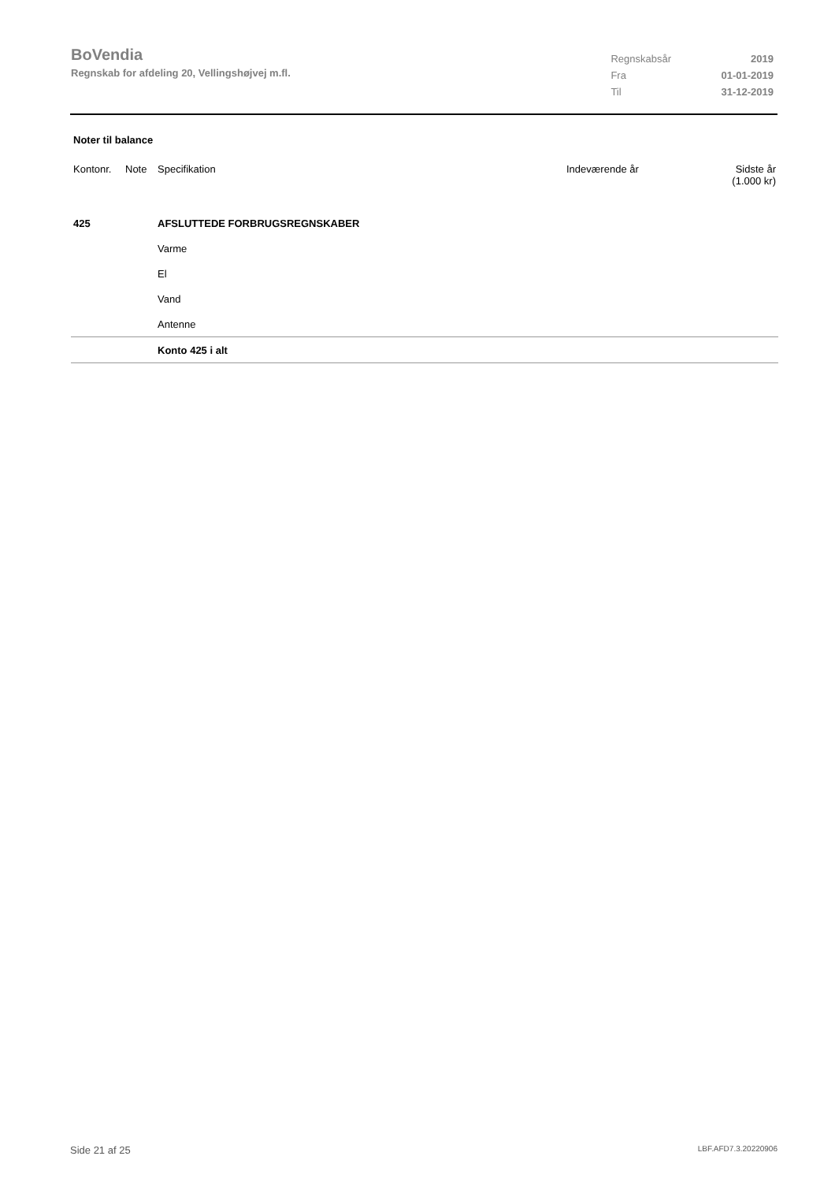BoVendia
Regnskab for afdeling 20, Vellingshøjvej m.fl.
| Regnskabsår | 2019 |
| Fra | 01-01-2019 |
| Til | 31-12-2019 |
Noter til balance
| Kontonr. | Note | Specifikation | Indeværende år | Sidste år (1.000 kr) |
| --- | --- | --- | --- | --- |
| 425 | | AFSLUTTEDE FORBRUGSREGNSKABER | | |
| | | Varme | | |
| | | El | | |
| | | Vand | | |
| | | Antenne | | |
| | | Konto 425 i alt | | |
Side 21 af 25 LBF.AFD7.3.20220906